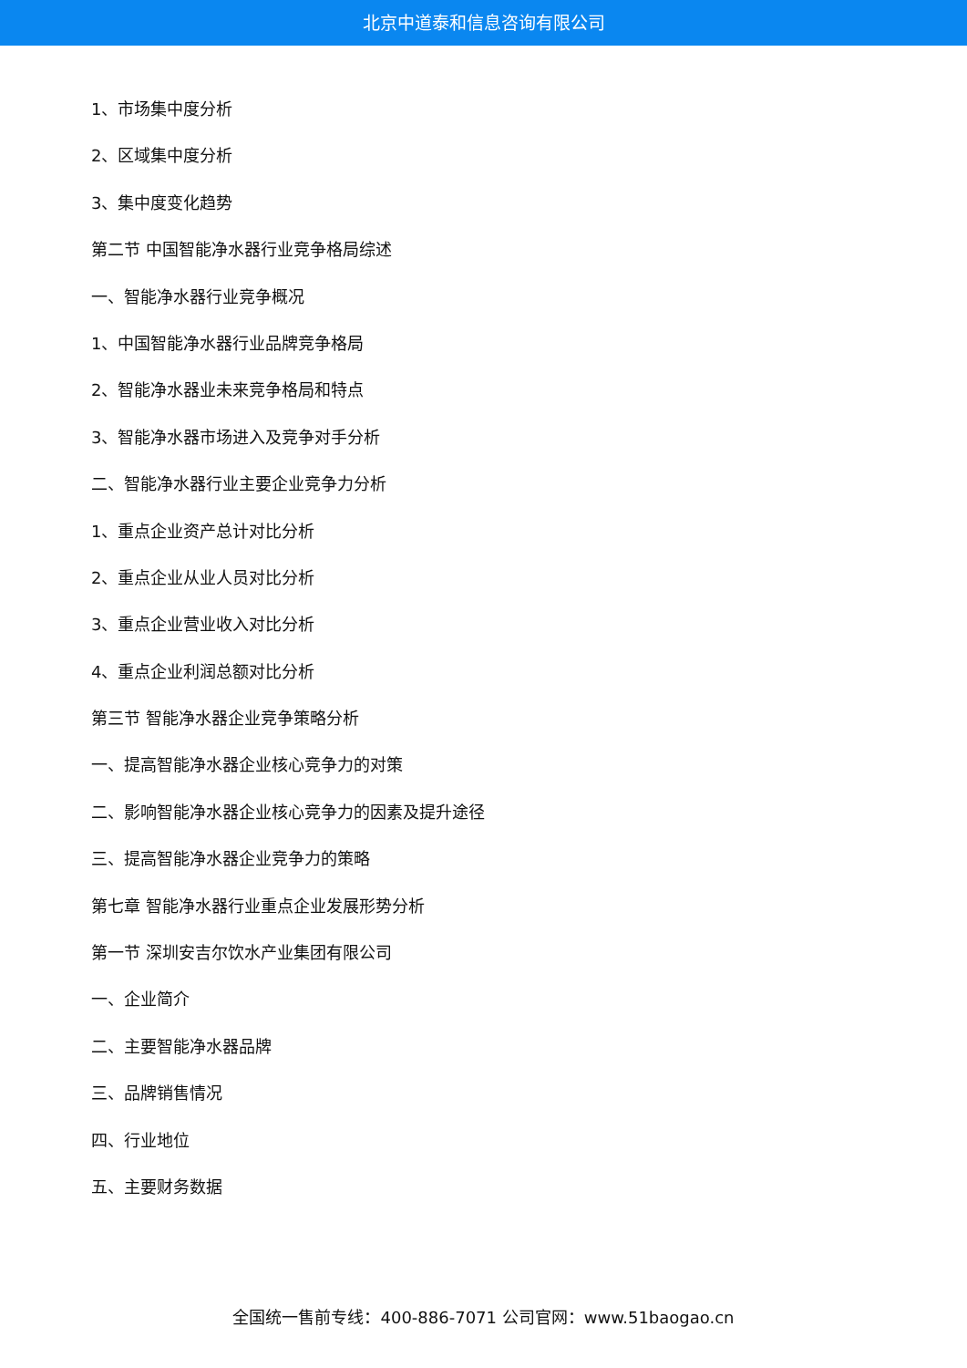北京中道泰和信息咨询有限公司
1、市场集中度分析
2、区域集中度分析
3、集中度变化趋势
第二节 中国智能净水器行业竞争格局综述
一、智能净水器行业竞争概况
1、中国智能净水器行业品牌竞争格局
2、智能净水器业未来竞争格局和特点
3、智能净水器市场进入及竞争对手分析
二、智能净水器行业主要企业竞争力分析
1、重点企业资产总计对比分析
2、重点企业从业人员对比分析
3、重点企业营业收入对比分析
4、重点企业利润总额对比分析
第三节 智能净水器企业竞争策略分析
一、提高智能净水器企业核心竞争力的对策
二、影响智能净水器企业核心竞争力的因素及提升途径
三、提高智能净水器企业竞争力的策略
第七章 智能净水器行业重点企业发展形势分析
第一节 深圳安吉尔饮水产业集团有限公司
一、企业简介
二、主要智能净水器品牌
三、品牌销售情况
四、行业地位
五、主要财务数据
全国统一售前专线：400-886-7071 公司官网：www.51baogao.cn